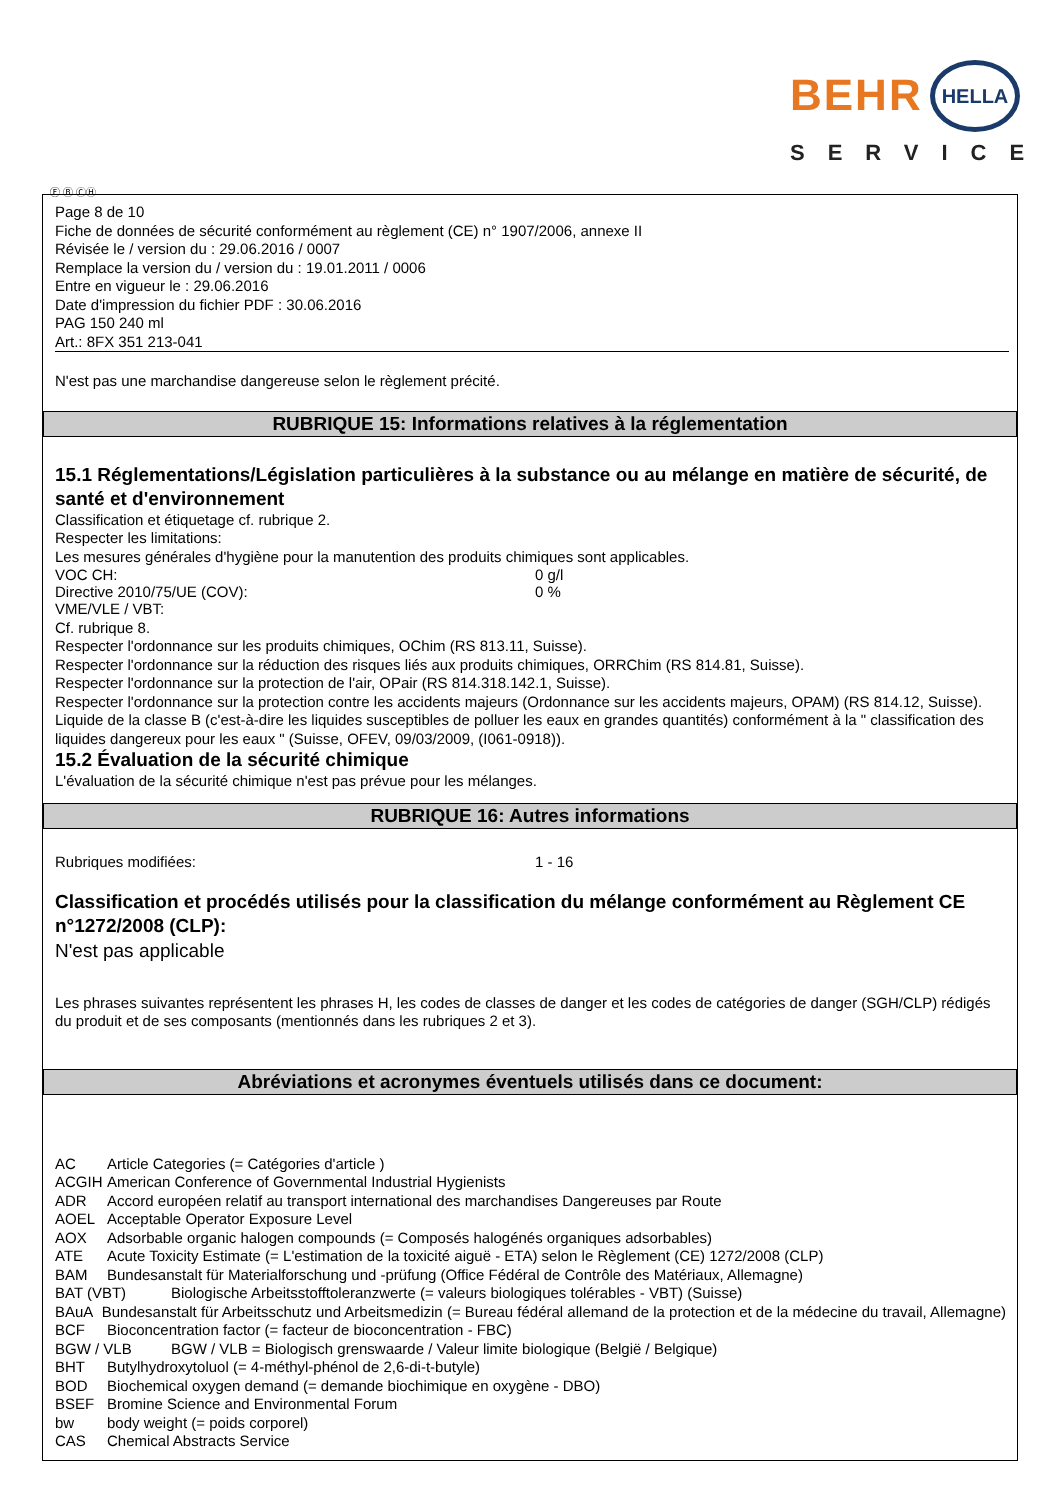BEHR HELLA
SERVICE
Ⓕ Ⓑ ⒸⒽ
Page 8 de 10
Fiche de données de sécurité conformément au règlement (CE) n° 1907/2006, annexe II
Révisée le / version du : 29.06.2016 / 0007
Remplace la version du / version du : 19.01.2011 / 0006
Entre en vigueur le : 29.06.2016
Date d'impression du fichier PDF : 30.06.2016
PAG 150 240 ml
Art.: 8FX 351 213-041
N'est pas une marchandise dangereuse selon le règlement précité.
RUBRIQUE 15: Informations relatives à la réglementation
15.1 Réglementations/Législation particulières à la substance ou au mélange en matière de sécurité, de santé et d'environnement
Classification et étiquetage cf. rubrique 2.
Respecter les limitations:
Les mesures générales d'hygiène pour la manutention des produits chimiques sont applicables.
VOC CH: 0 g/l
Directive 2010/75/UE (COV): 0 %
VME/VLE / VBT:
Cf. rubrique 8.
Respecter l'ordonnance sur les produits chimiques, OChim (RS 813.11, Suisse).
Respecter l'ordonnance sur la réduction des risques liés aux produits chimiques, ORRChim (RS 814.81, Suisse).
Respecter l'ordonnance sur la protection de l'air, OPair (RS 814.318.142.1, Suisse).
Respecter l'ordonnance sur la protection contre les accidents majeurs (Ordonnance sur les accidents majeurs, OPAM) (RS 814.12, Suisse).
Liquide de la classe B (c'est-à-dire les liquides susceptibles de polluer les eaux en grandes quantités) conformément à la " classification des liquides dangereux pour les eaux " (Suisse, OFEV, 09/03/2009, (I061-0918)).
15.2 Évaluation de la sécurité chimique
L'évaluation de la sécurité chimique n'est pas prévue pour les mélanges.
RUBRIQUE 16: Autres informations
Rubriques modifiées: 1 - 16
Classification et procédés utilisés pour la classification du mélange conformément au Règlement CE n°1272/2008 (CLP):
N'est pas applicable
Les phrases suivantes représentent les phrases H, les codes de classes de danger et les codes de catégories de danger (SGH/CLP) rédigés du produit et de ses composants (mentionnés dans les rubriques 2 et 3).
Abréviations et acronymes éventuels utilisés dans ce document:
AC Article Categories (= Catégories d'article )
ACGIH American Conference of Governmental Industrial Hygienists
ADR Accord européen relatif au transport international des marchandises Dangereuses par Route
AOEL Acceptable Operator Exposure Level
AOX Adsorbable organic halogen compounds (= Composés halogénés organiques adsorbables)
ATE Acute Toxicity Estimate (= L'estimation de la toxicité aiguë - ETA) selon le Règlement (CE) 1272/2008 (CLP)
BAM Bundesanstalt für Materialforschung und -prüfung (Office Fédéral de Contrôle des Matériaux, Allemagne)
BAT (VBT) Biologische Arbeitsstofftoleranzwerte (= valeurs biologiques tolérables - VBT) (Suisse)
BAuA Bundesanstalt für Arbeitsschutz und Arbeitsmedizin (= Bureau fédéral allemand de la protection et de la médecine du travail, Allemagne)
BCF Bioconcentration factor (= facteur de bioconcentration - FBC)
BGW / VLB BGW / VLB = Biologisch grenswaarde / Valeur limite biologique (België / Belgique)
BHT Butylhydroxytoluol (= 4-méthyl-phénol de 2,6-di-t-butyle)
BOD Biochemical oxygen demand (= demande biochimique en oxygène - DBO)
BSEF Bromine Science and Environmental Forum
bw body weight (= poids corporel)
CAS Chemical Abstracts Service